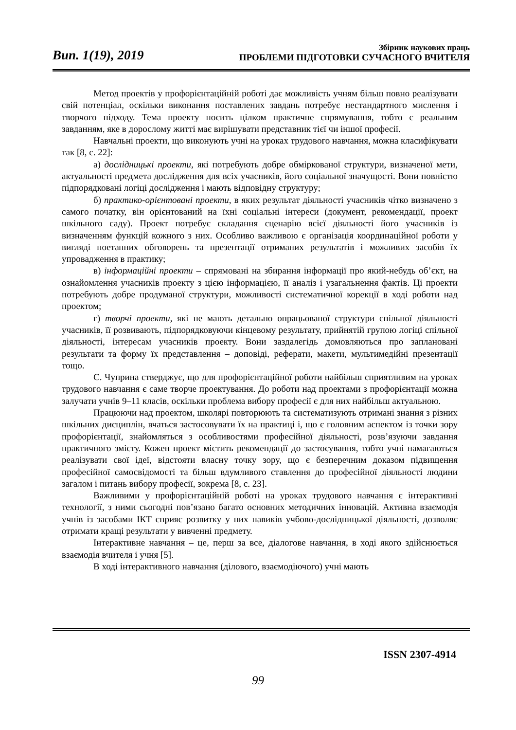Вип. 1(19), 2019
Збірник наукових праць
ПРОБЛЕМИ ПІДГОТОВКИ СУЧАСНОГО ВЧИТЕЛЯ
Метод проектів у профорієнтаційній роботі дає можливість учням більш повно реалізувати свій потенціал, оскільки виконання поставлених завдань потребує нестандартного мислення і творчого підходу. Тема проекту носить цілком практичне спрямування, тобто є реальним завданням, яке в дорослому житті має вирішувати представник тієї чи іншої професії.
Навчальні проекти, що виконують учні на уроках трудового навчання, можна класифікувати так [8, с. 22]:
а) дослідницькі проекти, які потребують добре обміркованої структури, визначеної мети, актуальності предмета дослідження для всіх учасників, його соціальної значущості. Вони повністю підпорядковані логіці дослідження і мають відповідну структуру;
б) практико-орієнтовані проекти, в яких результат діяльності учасників чітко визначено з самого початку, він орієнтований на їхні соціальні інтереси (документ, рекомендації, проект шкільного саду). Проект потребує складання сценарію всієї діяльності його учасників із визначенням функцій кожного з них. Особливо важливою є організація координаційної роботи у вигляді поетапних обговорень та презентації отриманих результатів і можливих засобів їх упровадження в практику;
в) інформаційні проекти – спрямовані на збирання інформації про який-небудь об’єкт, на ознайомлення учасників проекту з цією інформацією, її аналіз і узагальнення фактів. Ці проекти потребують добре продуманої структури, можливості систематичної корекції в ході роботи над проектом;
г) творчі проекти, які не мають детально опрацьованої структури спільної діяльності учасників, її розвивають, підпорядковуючи кінцевому результату, прийнятій групою логіці спільної діяльності, інтересам учасників проекту. Вони заздалегідь домовляються про заплановані результати та форму їх представлення – доповіді, реферати, макети, мультимедійні презентації тощо.
С. Чуприна стверджує, що для профорієнтаційної роботи найбільш сприятливим на уроках трудового навчання є саме творче проектування. До роботи над проектами з профорієнтації можна залучати учнів 9–11 класів, оскільки проблема вибору професії є для них найбільш актуальною.
Працюючи над проектом, школярі повторюють та систематизують отримані знання з різних шкільних дисциплін, вчаться застосовувати їх на практиці і, що є головним аспектом із точки зору профорієнтації, знайомляться з особливостями професійної діяльності, розв’язуючи завдання практичного змісту. Кожен проект містить рекомендації до застосування, тобто учні намагаються реалізувати свої ідеї, відстояти власну точку зору, що є безперечним доказом підвищення професійної самосвідомості та більш вдумливого ставлення до професійної діяльності людини загалом і питань вибору професії, зокрема [8, с. 23].
Важливими у профорієнтаційній роботі на уроках трудового навчання є інтерактивні технології, з ними сьогодні пов’язано багато основних методичних інновацій. Активна взаємодія учнів із засобами ІКТ сприяє розвитку у них навиків учбово-дослідницької діяльності, дозволяє отримати кращі результати у вивченні предмету.
Інтерактивне навчання – це, перш за все, діалогове навчання, в ході якого здійснюється взаємодія вчителя і учня [5].
В ході інтерактивного навчання (ділового, взаємодіючого) учні мають
ISSN 2307-4914
99